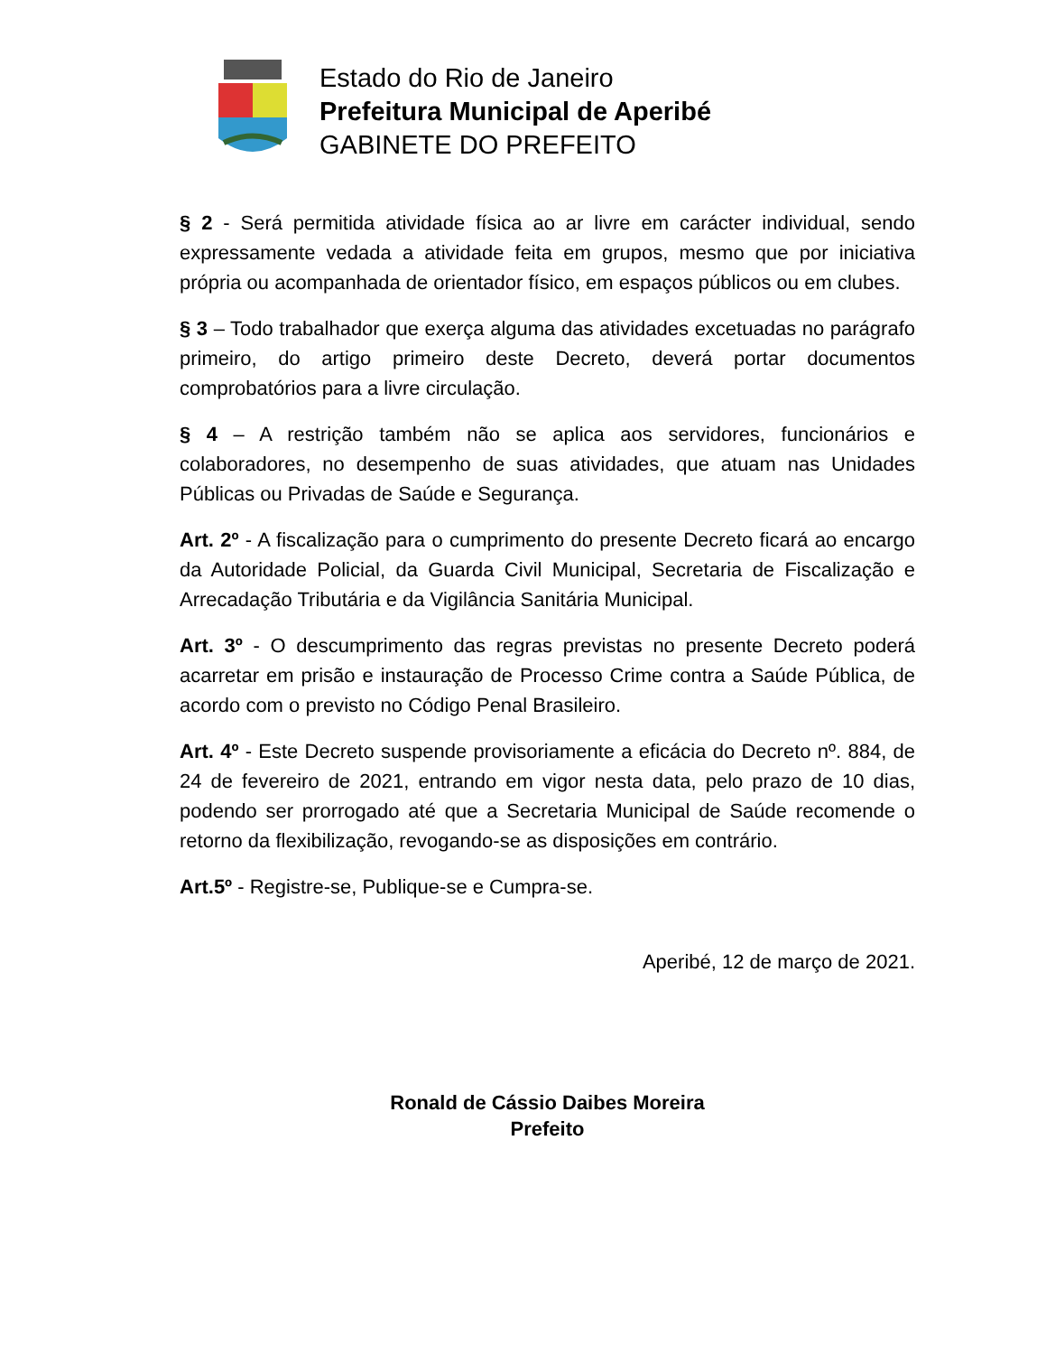Estado do Rio de Janeiro
Prefeitura Municipal de Aperibé
GABINETE DO PREFEITO
§ 2 - Será permitida atividade física ao ar livre em carácter individual, sendo expressamente vedada a atividade feita em grupos, mesmo que por iniciativa própria ou acompanhada de orientador físico, em espaços públicos ou em clubes.
§ 3 – Todo trabalhador que exerça alguma das atividades excetuadas no parágrafo primeiro, do artigo primeiro deste Decreto, deverá portar documentos comprobatórios para a livre circulação.
§ 4 – A restrição também não se aplica aos servidores, funcionários e colaboradores, no desempenho de suas atividades, que atuam nas Unidades Públicas ou Privadas de Saúde e Segurança.
Art. 2º - A fiscalização para o cumprimento do presente Decreto ficará ao encargo da Autoridade Policial, da Guarda Civil Municipal, Secretaria de Fiscalização e Arrecadação Tributária e da Vigilância Sanitária Municipal.
Art. 3º - O descumprimento das regras previstas no presente Decreto poderá acarretar em prisão e instauração de Processo Crime contra a Saúde Pública, de acordo com o previsto no Código Penal Brasileiro.
Art. 4º - Este Decreto suspende provisoriamente a eficácia do Decreto nº. 884, de 24 de fevereiro de 2021, entrando em vigor nesta data, pelo prazo de 10 dias, podendo ser prorrogado até que a Secretaria Municipal de Saúde recomende o retorno da flexibilização, revogando-se as disposições em contrário.
Art.5º - Registre-se, Publique-se e Cumpra-se.
Aperibé, 12 de março de 2021.
Ronald de Cássio Daibes Moreira
Prefeito